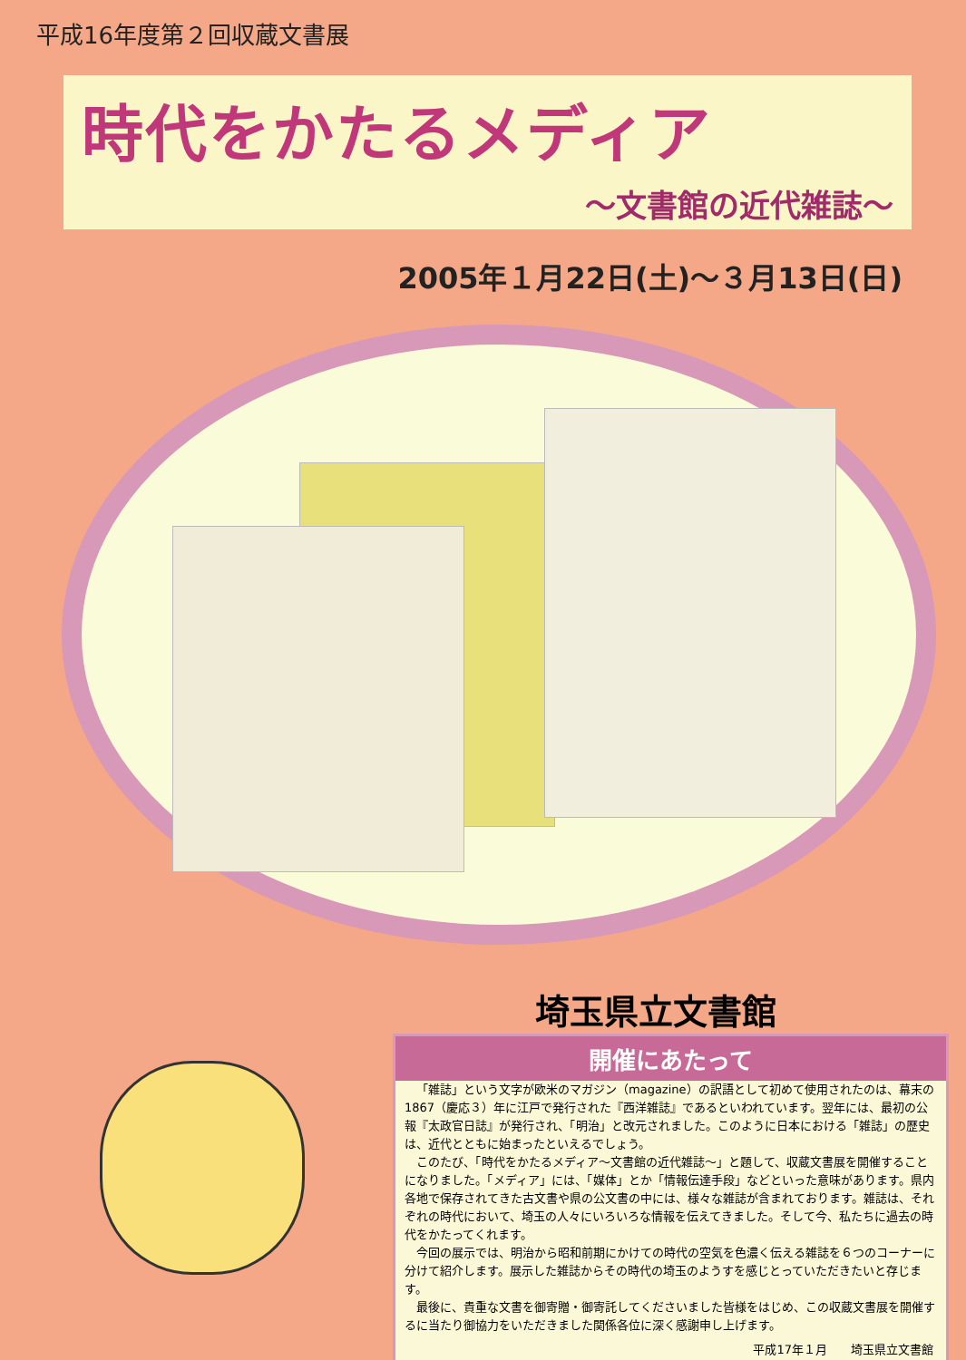平成16年度第２回収蔵文書展
時代をかたるメディア
〜文書館の近代雑誌〜
2005年１月22日(土)〜３月13日(日)
埼玉県立文書館
開催にあたって
「雑誌」という文字が欧米のマガジン（magazine）の訳語として初めて使用されたのは、幕末の1867（慶応３）年に江戸で発行された『西洋雑誌』であるといわれています。翌年には、最初の公報『太政官日誌』が発行され、「明治」と改元されました。このように日本における「雑誌」の歴史は、近代とともに始まったといえるでしょう。
このたび、「時代をかたるメディア〜文書館の近代雑誌〜」と題して、収蔵文書展を開催することになりました。「メディア」には、「媒体」とか「情報伝達手段」などといった意味があります。県内各地で保存されてきた古文書や県の公文書の中には、様々な雑誌が含まれております。雑誌は、それぞれの時代において、埼玉の人々にいろいろな情報を伝えてきました。そして今、私たちに過去の時代をかたってくれます。
今回の展示では、明治から昭和前期にかけての時代の空気を色濃く伝える雑誌を６つのコーナーに分けて紹介します。展示した雑誌からその時代の埼玉のようすを感じとっていただきたいと存じます。
最後に、貴重な文書を御寄贈・御寄託してくださいました皆様をはじめ、この収蔵文書展を開催するに当たり御協力をいただきました関係各位に深く感謝申し上げます。
平成17年１月　　埼玉県立文書館